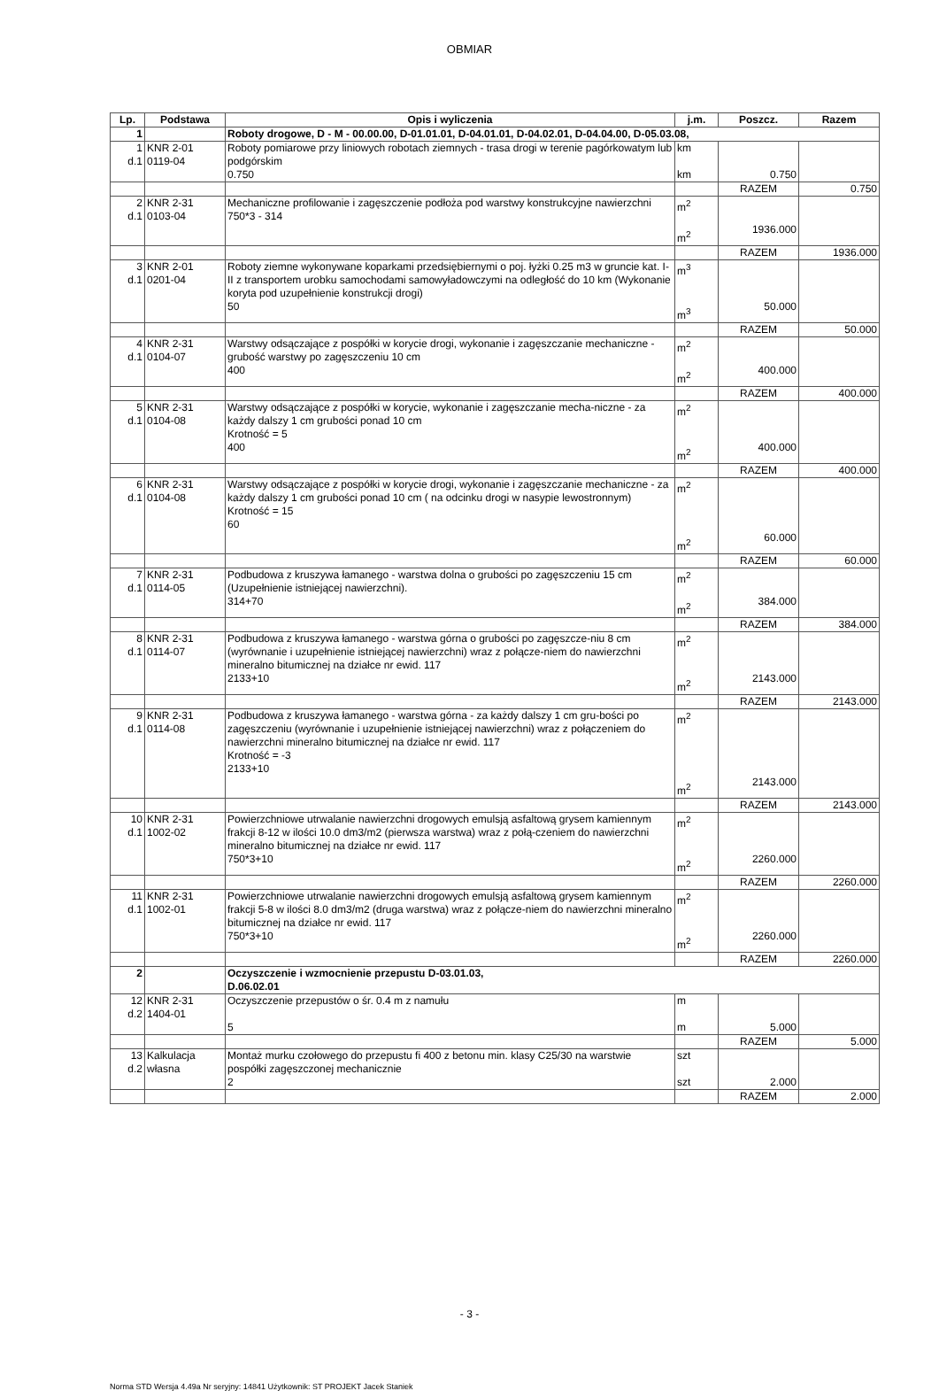OBMIAR
| Lp. | Podstawa | Opis i wyliczenia | j.m. | Poszcz. | Razem |
| --- | --- | --- | --- | --- | --- |
| 1 | | Roboty drogowe, D - M - 00.00.00, D-01.01.01, D-04.01.01, D-04.02.01, D-04.04.00, D-05.03.08, | | | |
| 1 d.1 | KNR 2-01 0119-04 | Roboty pomiarowe przy liniowych robotach ziemnych - trasa drogi w terenie pagórkowatym lub podgórskim 0.750 | km km | 0.750 | |
| | | | | RAZEM | 0.750 |
| 2 d.1 | KNR 2-31 0103-04 | Mechaniczne profilowanie i zagęszczenie podłoża pod warstwy konstrukcyjne nawierzchni 750*3 - 314 | m<sup>2</sup> m<sup>2</sup> | 1936.000 | |
| | | | | RAZEM | 1936.000 |
| 3 d.1 | KNR 2-01 0201-04 | Roboty ziemne wykonywane koparkami przedsiębiernymi o poj. łyżki 0.25 m3 w gruncie kat. I-II z transportem urobku samochodami samowyładowczymi na odległość do 10 km (Wykonanie koryta pod uzupełnienie konstrukcji drogi) 50 | m<sup>3</sup> m<sup>3</sup> | 50.000 | |
| | | | | RAZEM | 50.000 |
| 4 d.1 | KNR 2-31 0104-07 | Warstwy odsączające z pospółki w korycie drogi, wykonanie i zagęszczanie mechaniczne - grubość warstwy po zagęszczeniu 10 cm 400 | m<sup>2</sup> m<sup>2</sup> | 400.000 | |
| | | | | RAZEM | 400.000 |
| 5 d.1 | KNR 2-31 0104-08 | Warstwy odsączające z pospółki w korycie, wykonanie i zagęszczanie mecha-niczne - za każdy dalszy 1 cm grubości ponad 10 cm Krotność = 5 400 | m<sup>2</sup> m<sup>2</sup> | 400.000 | |
| | | | | RAZEM | 400.000 |
| 6 d.1 | KNR 2-31 0104-08 | Warstwy odsączające z pospółki w korycie drogi, wykonanie i zagęszczanie mechaniczne - za każdy dalszy 1 cm grubości ponad 10 cm ( na odcinku drogi w nasypie lewostronnym) Krotność = 15 60 | m<sup>2</sup> m<sup>2</sup> | 60.000 | |
| | | | | RAZEM | 60.000 |
| 7 d.1 | KNR 2-31 0114-05 | Podbudowa z kruszywa łamanego - warstwa dolna o grubości po zagęszczeniu 15 cm (Uzupełnienie istniejącej nawierzchni). 314+70 | m<sup>2</sup> m<sup>2</sup> | 384.000 | |
| | | | | RAZEM | 384.000 |
| 8 d.1 | KNR 2-31 0114-07 | Podbudowa z kruszywa łamanego - warstwa górna o grubości po zagęszcze-niu 8 cm (wyrównanie i uzupełnienie istniejącej nawierzchni) wraz z połącze-niem do nawierzchni mineralno bitumicznej na działce nr ewid. 117 2133+10 | m<sup>2</sup> m<sup>2</sup> | 2143.000 | |
| | | | | RAZEM | 2143.000 |
| 9 d.1 | KNR 2-31 0114-08 | Podbudowa z kruszywa łamanego - warstwa górna - za każdy dalszy 1 cm gru-bości po zagęszczeniu (wyrównanie i uzupełnienie istniejącej nawierzchni) wraz z połączeniem do nawierzchni mineralno bitumicznej na działce nr ewid. 117 Krotność = -3 2133+10 | m<sup>2</sup> m<sup>2</sup> | 2143.000 | |
| | | | | RAZEM | 2143.000 |
| 10 d.1 | KNR 2-31 1002-02 | Powierzchniowe utrwalanie nawierzchni drogowych emulsją asfaltową grysem kamiennym frakcji 8-12 w ilości 10.0 dm3/m2 (pierwsza warstwa) wraz z połą-czeniem do nawierzchni mineralno bitumicznej na działce nr ewid. 117 750*3+10 | m<sup>2</sup> m<sup>2</sup> | 2260.000 | |
| | | | | RAZEM | 2260.000 |
| 11 d.1 | KNR 2-31 1002-01 | Powierzchniowe utrwalanie nawierzchni drogowych emulsją asfaltową grysem kamiennym frakcji 5-8 w ilości 8.0 dm3/m2 (druga warstwa) wraz z połącze-niem do nawierzchni mineralno bitumicznej na działce nr ewid. 117 750*3+10 | m<sup>2</sup> m<sup>2</sup> | 2260.000 | |
| | | | | RAZEM | 2260.000 |
| 2 | | Oczyszczenie i wzmocnienie przepustu D-03.01.03, D.06.02.01 | | | |
| 12 d.2 | KNR 2-31 1404-01 | Oczyszczenie przepustów o śr. 0.4 m z namułu 5 | m m | 5.000 | |
| | | | | RAZEM | 5.000 |
| 13 d.2 | Kalkulacja własna | Montaż murku czołowego do przepustu fi 400 z betonu min. klasy C25/30 na warstwie pospółki zagęszczonej mechanicznie 2 | szt szt | 2.000 | |
| | | | | RAZEM | 2.000 |
- 3 -
Norma STD Wersja 4.49a Nr seryjny: 14841 Użytkownik: ST PROJEKT Jacek Staniek